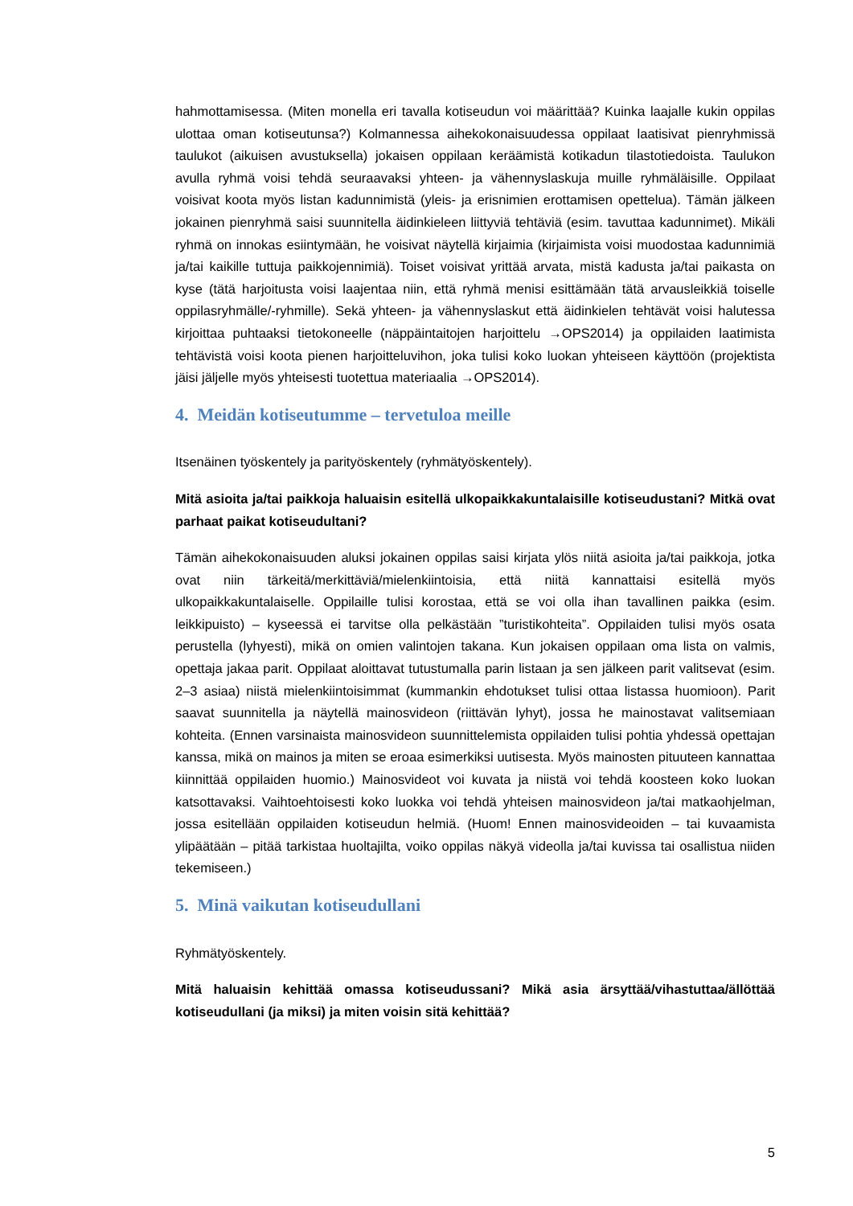hahmottamisessa. (Miten monella eri tavalla kotiseudun voi määrittää? Kuinka laajalle kukin oppilas ulottaa oman kotiseutunsa?) Kolmannessa aihekokonaisuudessa oppilaat laatisivat pienryhmissä taulukot (aikuisen avustuksella) jokaisen oppilaan keräämistä kotikadun tilasto­tiedoista. Taulukon avulla ryhmä voisi tehdä seuraavaksi yhteen- ja vähennyslaskuja muille ryhmäläisille. Oppilaat voisivat koota myös listan kadunnimistä (yleis- ja erisnimien erottami­sen opettelua). Tämän jälkeen jokainen pienryhmä saisi suunnitella äidinkieleen liittyviä teh­täviä (esim. tavuttaa kadunnimet). Mikäli ryhmä on innokas esiintymään, he voisivat näytellä kirjaimia (kirjaimista voisi muodostaa kadunnimiä ja/tai kaikille tuttuja paikkojennimiä). Toi­set voisivat yrittää arvata, mistä kadusta ja/tai paikasta on kyse (tätä harjoitusta voisi laajen­taa niin, että ryhmä menisi esittämään tätä arvausleikkiä toiselle oppilasryhmälle/-ryhmille). Sekä yhteen- ja vähennyslaskut että äidinkielen tehtävät voisi halutessa kirjoittaa puhtaaksi tietokoneelle (näppäintaitojen harjoittelu →OPS2014) ja oppilaiden laatimista tehtävistä voi­si koota pienen harjoitteluvihon, joka tulisi koko luokan yhteiseen käyttöön (projektista jäisi jäljelle myös yhteisesti tuotettua materiaalia →OPS2014).
4. Meidän kotiseutumme – tervetuloa meille
Itsenäinen työskentely ja parityöskentely (ryhmätyöskentely).
Mitä asioita ja/tai paikkoja haluaisin esitellä ulkopaikkakuntalaisille kotiseudustani? Mitkä ovat parhaat paikat kotiseudultani?
Tämän aihekokonaisuuden aluksi jokainen oppilas saisi kirjata ylös niitä asioita ja/tai paikko­ja, jotka ovat niin tärkeitä/merkittäviä/mielenkiintoisia, että niitä kannattaisi esitellä myös ulkopaikkakuntalaiselle. Oppilaille tulisi korostaa, että se voi olla ihan tavallinen paikka (esim. leikkipuisto) – kyseessä ei tarvitse olla pelkästään ”turistikohteita”. Oppilaiden tulisi myös osata perustella (lyhyesti), mikä on omien valintojen takana. Kun jokaisen oppilaan oma lista on valmis, opettaja jakaa parit. Oppilaat aloittavat tutustumalla parin listaan ja sen jälkeen parit valitsevat (esim. 2–3 asiaa) niistä mielenkiintoisimmat (kummankin ehdotukset tulisi ot­taa listassa huomioon). Parit saavat suunnitella ja näytellä mainosvideon (riittävän lyhyt), jossa he mainostavat valitsemiaan kohteita. (Ennen varsinaista mainosvideon suunnittele­mista oppilaiden tulisi pohtia yhdessä opettajan kanssa, mikä on mainos ja miten se eroaa esimerkiksi uutisesta. Myös mainosten pituuteen kannattaa kiinnittää oppilaiden huomio.) Mainosvideot voi kuvata ja niistä voi tehdä koosteen koko luokan katsottavaksi. Vaihtoehtoi­sesti koko luokka voi tehdä yhteisen mainosvideon ja/tai matkaohjelman, jossa esitellään oppilaiden kotiseudun helmiä. (Huom! Ennen mainosvideoiden – tai kuvaamista ylipäätään – pitää tarkistaa huoltajilta, voiko oppilas näkyä videolla ja/tai kuvissa tai osallistua niiden te­kemiseen.)
5. Minä vaikutan kotiseudullani
Ryhmätyöskentely.
Mitä haluaisin kehittää omassa kotiseudussani? Mikä asia ärsyttää/vihastuttaa/ällöttää kotiseudullani (ja miksi) ja miten voisin sitä kehittää?
5